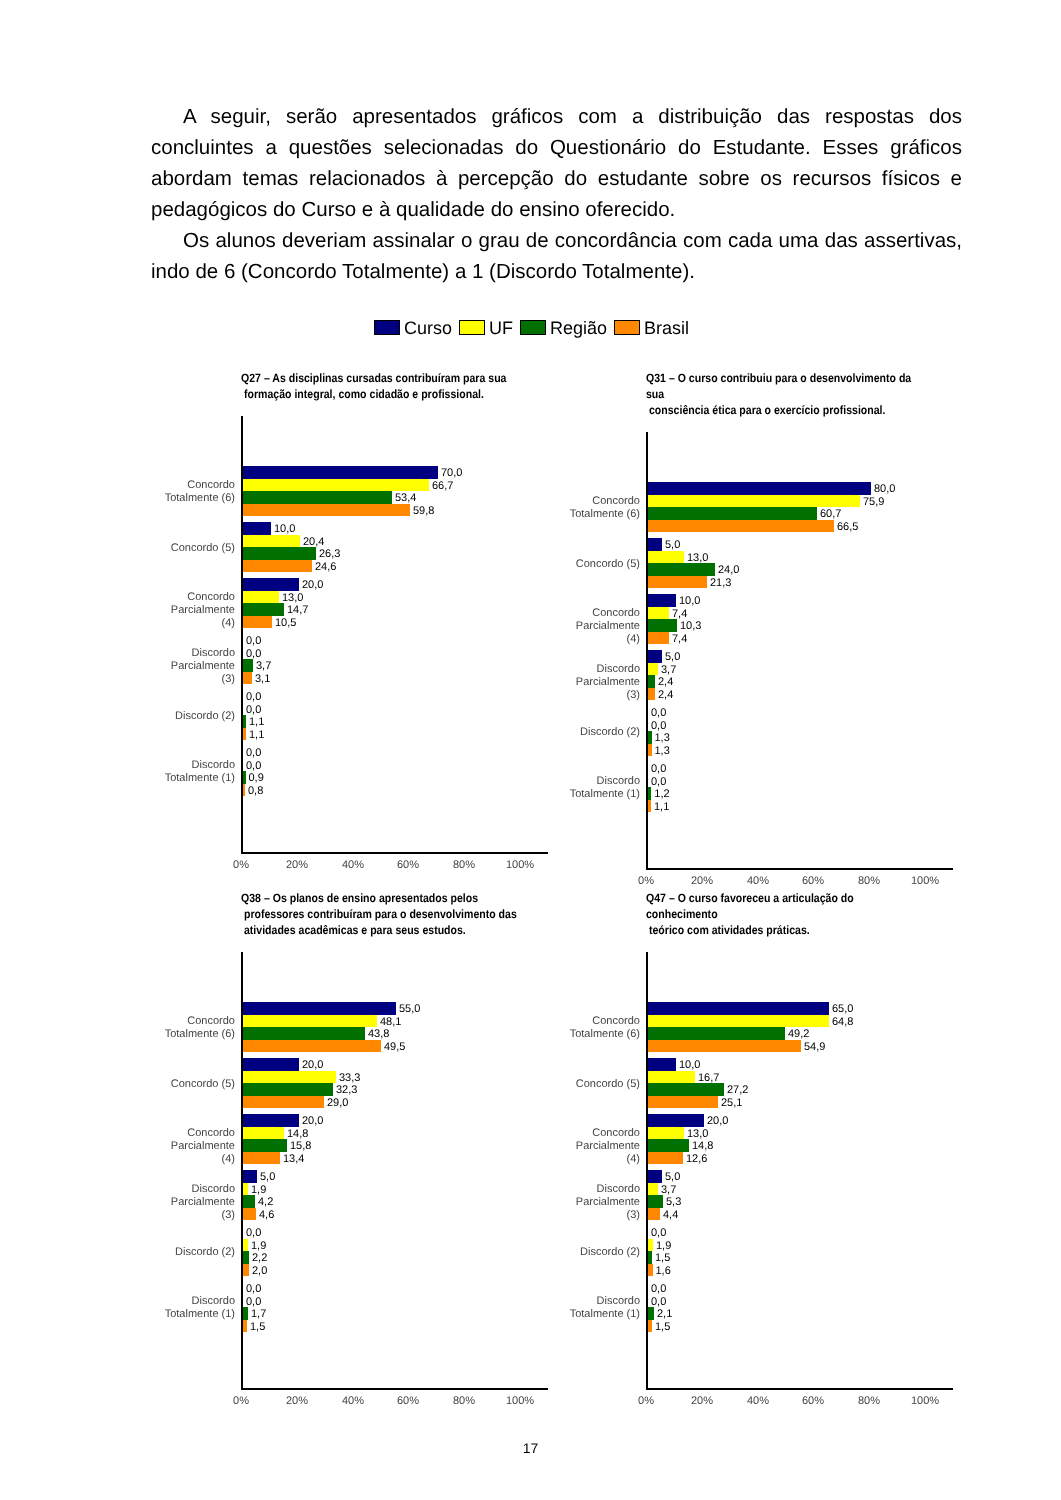A seguir, serão apresentados gráficos com a distribuição das respostas dos concluintes a questões selecionadas do Questionário do Estudante. Esses gráficos abordam temas relacionados à percepção do estudante sobre os recursos físicos e pedagógicos do Curso e à qualidade do ensino oferecido.
Os alunos deveriam assinalar o grau de concordância com cada uma das assertivas, indo de 6 (Concordo Totalmente) a 1 (Discordo Totalmente).
Curso UF Região Brasil
Q27 – As disciplinas cursadas contribuíram para sua
formação integral, como cidadão e profissional.
Concordo Totalmente (6)
70,0
66,7
53,4
59,8
Concordo (5)
10,0
20,4
26,3
24,6
Concordo Parcialmente (4)
20,0
13,0
14,7
10,5
Discordo Parcialmente (3)
0,0
0,0
3,7
3,1
Discordo (2)
0,0
0,0
1,1
1,1
Discordo Totalmente (1)
0,0
0,0
0,9
0,8
0% 20% 40% 60% 80% 100%
Q31 – O curso contribuiu para o desenvolvimento da sua
consciência ética para o exercício profissional.
Concordo Totalmente (6)
80,0
75,9
60,7
66,5
Concordo (5)
5,0
13,0
24,0
21,3
Concordo Parcialmente (4)
10,0
7,4
10,3
7,4
Discordo Parcialmente (3)
5,0
3,7
2,4
2,4
Discordo (2)
0,0
0,0
1,3
1,3
Discordo Totalmente (1)
0,0
0,0
1,2
1,1
0% 20% 40% 60% 80% 100%
Q38 – Os planos de ensino apresentados pelos
professores contribuíram para o desenvolvimento das
atividades acadêmicas e para seus estudos.
Concordo Totalmente (6)
55,0
48,1
43,8
49,5
Concordo (5)
20,0
33,3
32,3
29,0
Concordo Parcialmente (4)
20,0
14,8
15,8
13,4
Discordo Parcialmente (3)
5,0
1,9
4,2
4,6
Discordo (2)
0,0
1,9
2,2
2,0
Discordo Totalmente (1)
0,0
0,0
1,7
1,5
0% 20% 40% 60% 80% 100%
Q47 – O curso favoreceu a articulação do conhecimento
teórico com atividades práticas.
Concordo Totalmente (6)
65,0
64,8
49,2
54,9
Concordo (5)
10,0
16,7
27,2
25,1
Concordo Parcialmente (4)
20,0
13,0
14,8
12,6
Discordo Parcialmente (3)
5,0
3,7
5,3
4,4
Discordo (2)
0,0
1,9
1,5
1,6
Discordo Totalmente (1)
0,0
0,0
2,1
1,5
0% 20% 40% 60% 80% 100%
17